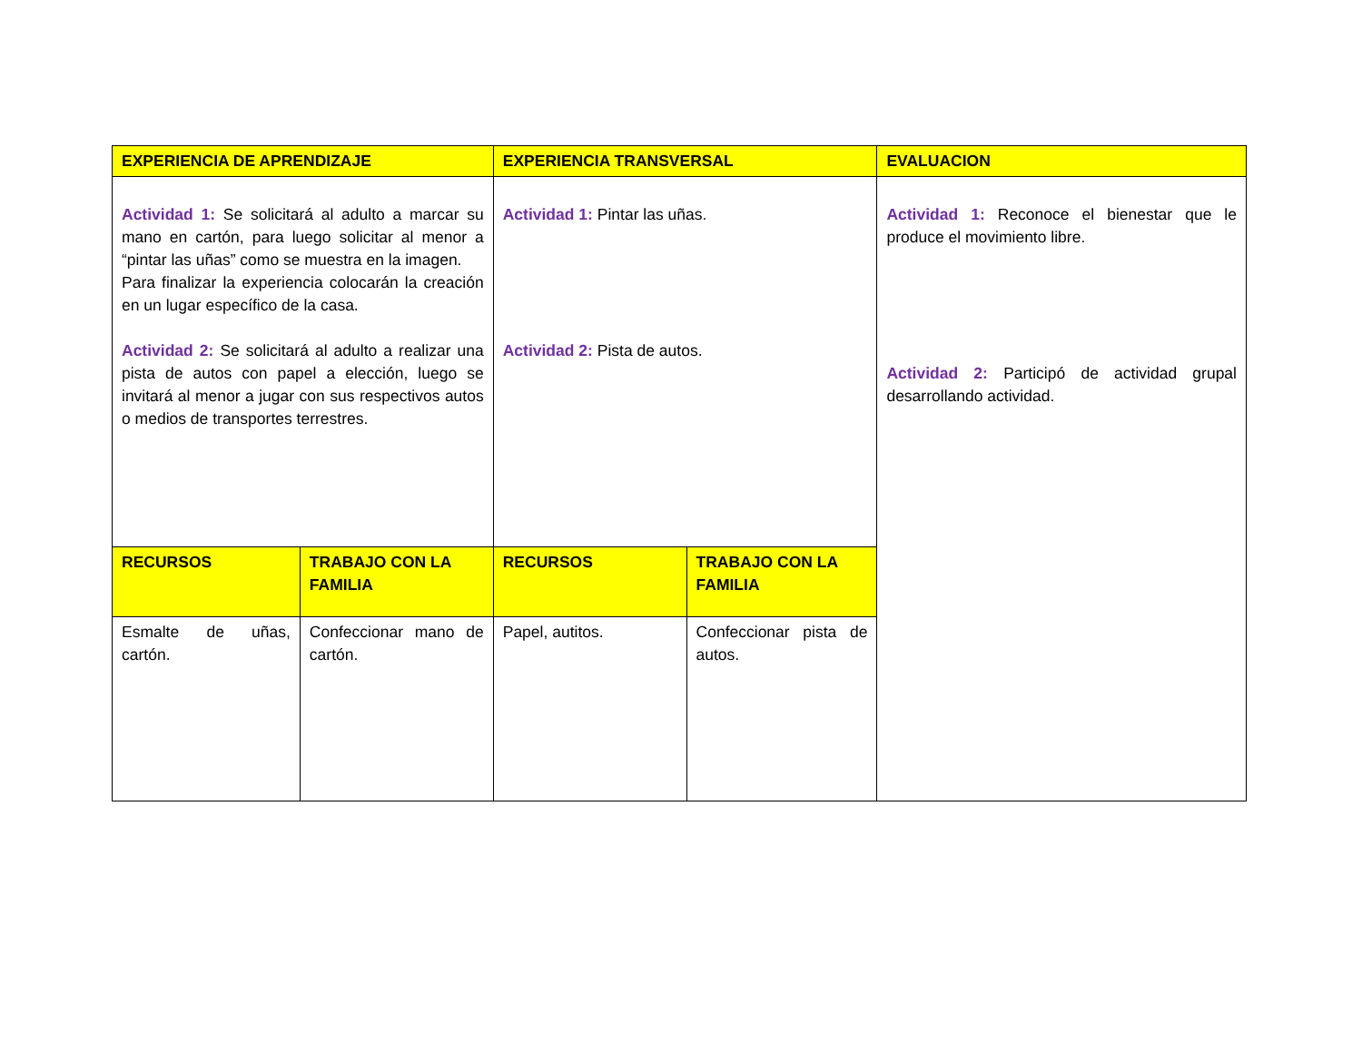| EXPERIENCIA DE APRENDIZAJE | | EXPERIENCIA TRANSVERSAL | | EVALUACION |
| --- | --- | --- | --- | --- |
| Actividad 1: Se solicitará al adulto a marcar su mano en cartón, para luego solicitar al menor a “pintar las uñas” como se muestra en la imagen. Para finalizar la experiencia colocarán la creación en un lugar específico de la casa. Actividad 2: Se solicitará al adulto a realizar una pista de autos con papel a elección, luego se invitará al menor a jugar con sus respectivos autos o medios de transportes terrestres. | | Actividad 1: Pintar las uñas. Actividad 2: Pista de autos. | | Actividad 1: Reconoce el bienestar que le produce el movimiento libre. Actividad 2: Participó de actividad grupal desarrollando actividad. |
| RECURSOS | TRABAJO CON LA FAMILIA | RECURSOS | TRABAJO CON LA FAMILIA | |
| Esmalte de uñas, cartón. | Confeccionar mano de cartón. | Papel, autitos. | Confeccionar pista de autos. | |